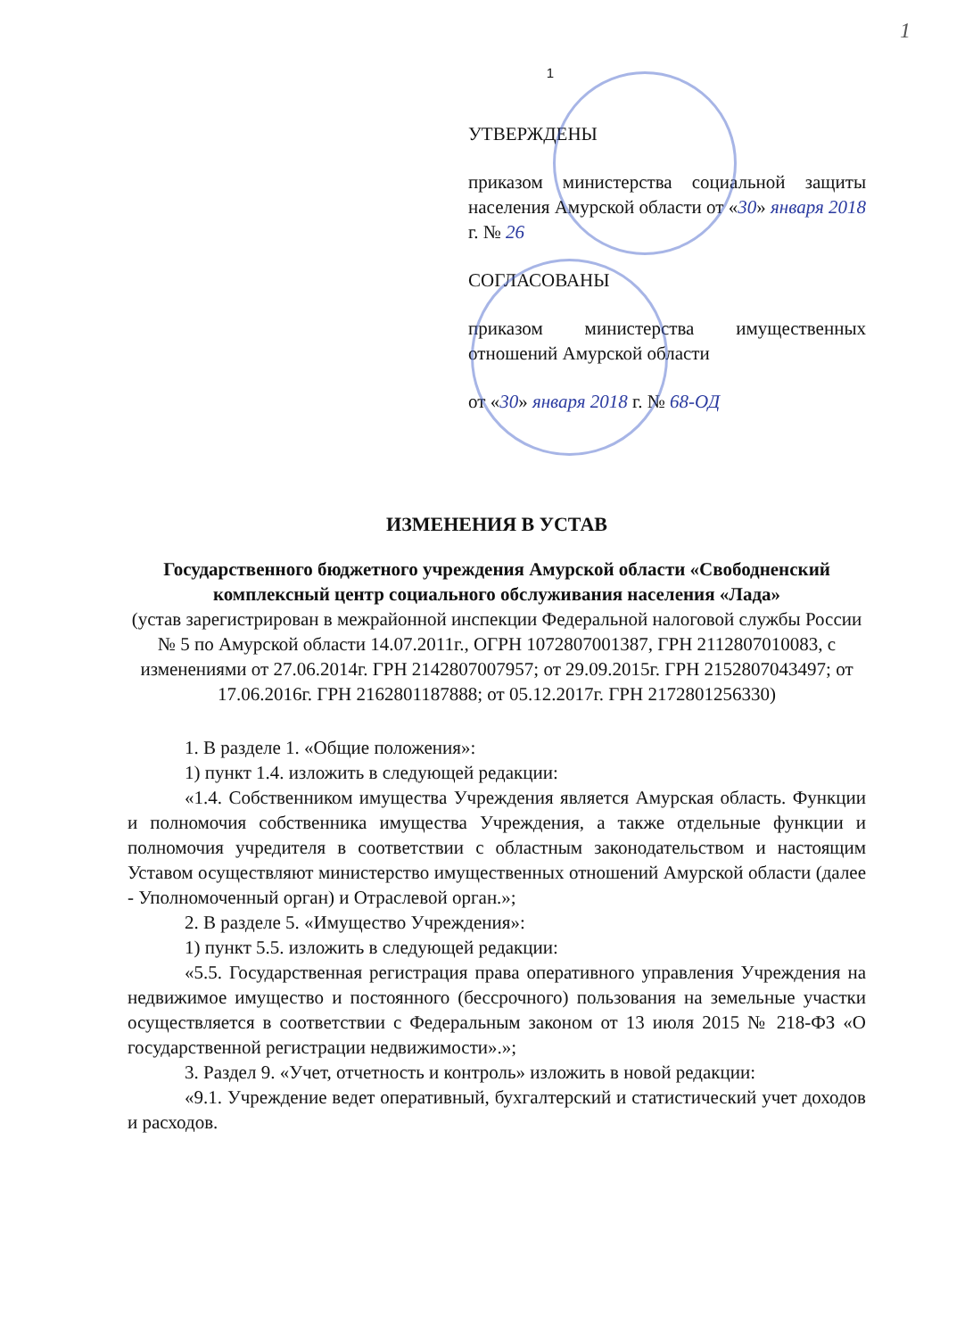1
1
УТВЕРЖДЕНЫ
приказом министерства социальной защиты населения Амурской области от «30» января 2018 г. № 26
СОГЛАСОВАНЫ
приказом министерства имущественных отношений Амурской области
от «30» января 2018 г. № 68-ОД
ИЗМЕНЕНИЯ В УСТАВ
Государственного бюджетного учреждения Амурской области «Свободненский комплексный центр социального обслуживания населения «Лада»
(устав зарегистрирован в межрайонной инспекции Федеральной налоговой службы России № 5 по Амурской области 14.07.2011г., ОГРН 1072807001387, ГРН 2112807010083, с изменениями от 27.06.2014г. ГРН 2142807007957; от 29.09.2015г. ГРН 2152807043497; от 17.06.2016г. ГРН 2162801187888; от 05.12.2017г. ГРН 2172801256330)
1. В разделе 1. «Общие положения»:
1) пункт 1.4. изложить в следующей редакции:
«1.4. Собственником имущества Учреждения является Амурская область. Функции и полномочия собственника имущества Учреждения, а также отдельные функции и полномочия учредителя в соответствии с областным законодательством и настоящим Уставом осуществляют министерство имущественных отношений Амурской области (далее - Уполномоченный орган) и Отраслевой орган.»;
2. В разделе 5. «Имущество Учреждения»:
1) пункт 5.5. изложить в следующей редакции:
«5.5. Государственная регистрация права оперативного управления Учреждения на недвижимое имущество и постоянного (бессрочного) пользования на земельные участки осуществляется в соответствии с Федеральным законом от 13 июля 2015 № 218-ФЗ «О государственной регистрации недвижимости».»;
3. Раздел 9. «Учет, отчетность и контроль» изложить в новой редакции:
«9.1. Учреждение ведет оперативный, бухгалтерский и статистический учет доходов и расходов.